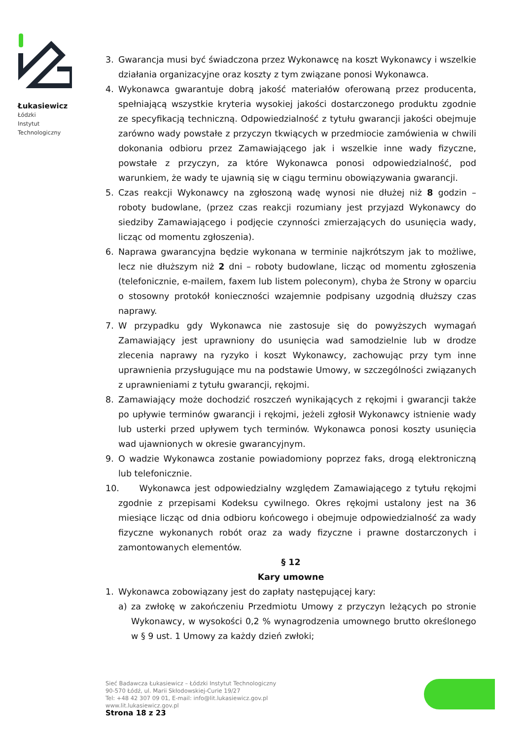Łukasiewicz
Łódzki
Instytut
Technologiczny
3. Gwarancja musi być świadczona przez Wykonawcę na koszt Wykonawcy i wszelkie działania organizacyjne oraz koszty z tym związane ponosi Wykonawca.
4. Wykonawca gwarantuje dobrą jakość materiałów oferowaną przez producenta, spełniającą wszystkie kryteria wysokiej jakości dostarczonego produktu zgodnie ze specyfikacją techniczną. Odpowiedzialność z tytułu gwarancji jakości obejmuje zarówno wady powstałe z przyczyn tkwiących w przedmiocie zamówienia w chwili dokonania odbioru przez Zamawiającego jak i wszelkie inne wady fizyczne, powstałe z przyczyn, za które Wykonawca ponosi odpowiedzialność, pod warunkiem, że wady te ujawnią się w ciągu terminu obowiązywania gwarancji.
5. Czas reakcji Wykonawcy na zgłoszoną wadę wynosi nie dłużej niż 8 godzin – roboty budowlane, (przez czas reakcji rozumiany jest przyjazd Wykonawcy do siedziby Zamawiającego i podjęcie czynności zmierzających do usunięcia wady, licząc od momentu zgłoszenia).
6. Naprawa gwarancyjna będzie wykonana w terminie najkrótszym jak to możliwe, lecz nie dłuższym niż 2 dni – roboty budowlane, licząc od momentu zgłoszenia (telefonicznie, e-mailem, faxem lub listem poleconym), chyba że Strony w oparciu o stosowny protokół konieczności wzajemnie podpisany uzgodnią dłuższy czas naprawy.
7. W przypadku gdy Wykonawca nie zastosuje się do powyższych wymagań Zamawiający jest uprawniony do usunięcia wad samodzielnie lub w drodze zlecenia naprawy na ryzyko i koszt Wykonawcy, zachowując przy tym inne uprawnienia przysługujące mu na podstawie Umowy, w szczególności związanych z uprawnieniami z tytułu gwarancji, rękojmi.
8. Zamawiający może dochodzić roszczeń wynikających z rękojmi i gwarancji także po upływie terminów gwarancji i rękojmi, jeżeli zgłosił Wykonawcy istnienie wady lub usterki przed upływem tych terminów. Wykonawca ponosi koszty usunięcia wad ujawnionych w okresie gwarancyjnym.
9. O wadzie Wykonawca zostanie powiadomiony poprzez faks, drogą elektroniczną lub telefonicznie.
10. Wykonawca jest odpowiedzialny względem Zamawiającego z tytułu rękojmi zgodnie z przepisami Kodeksu cywilnego. Okres rękojmi ustalony jest na 36 miesiące licząc od dnia odbioru końcowego i obejmuje odpowiedzialność za wady fizyczne wykonanych robót oraz za wady fizyczne i prawne dostarczonych i zamontowanych elementów.
§ 12
Kary umowne
1. Wykonawca zobowiązany jest do zapłaty następującej kary:
a) za zwłokę w zakończeniu Przedmiotu Umowy z przyczyn leżących po stronie Wykonawcy, w wysokości 0,2 % wynagrodzenia umownego brutto określonego w § 9 ust. 1 Umowy za każdy dzień zwłoki;
Sieć Badawcza Łukasiewicz – Łódzki Instytut Technologiczny
90-570 Łódź, ul. Marii Skłodowskiej-Curie 19/27
Tel: +48 42 307 09 01, E-mail: info@lit.lukasiewicz.gov.pl
www.lit.lukasiewicz.gov.pl
Strona 18 z 23